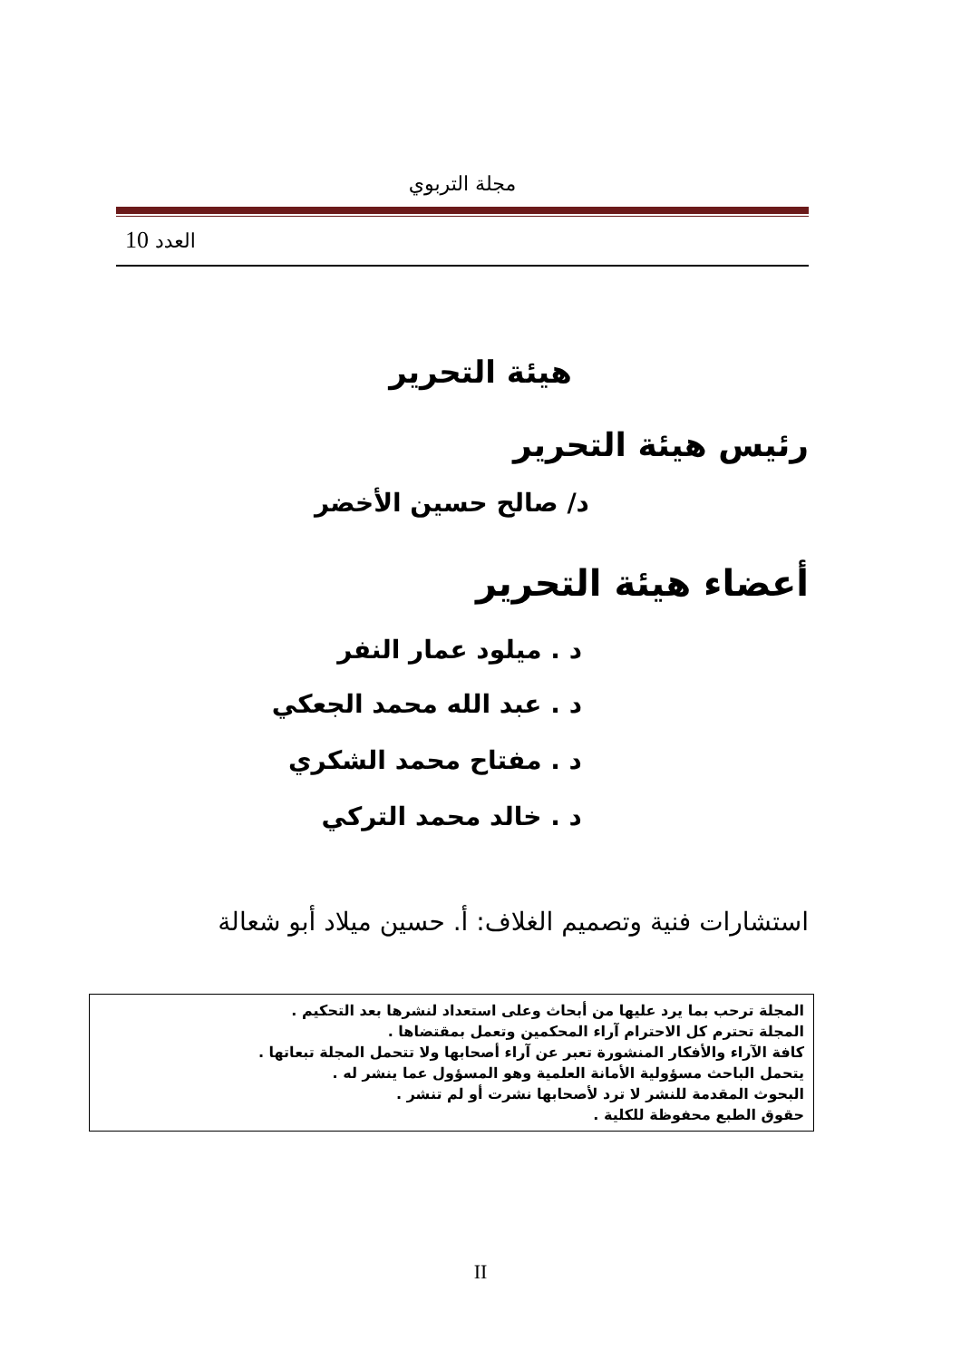مجلة التربوي
العدد 10
هيئة التحرير
رئيس هيئة التحرير
د/ صالح حسين الأخضر
أعضاء هيئة التحرير
د . ميلود عمار النفر
د . عبد الله محمد الجعكي
د . مفتاح محمد الشكري
د . خالد محمد التركي
استشارات فنية وتصميم الغلاف: أ. حسين ميلاد أبو شعالة
المجلة ترحب بما يرد عليها من أبحاث وعلى استعداد لنشرها بعد التحكيم .
المجلة تحترم كل الاحترام آراء المحكمين وتعمل بمقتضاها .
كافة الآراء والأفكار المنشورة تعبر عن آراء أصحابها ولا تتحمل المجلة تبعاتها .
يتحمل الباحث مسؤولية الأمانة العلمية وهو المسؤول عما ينشر له .
البحوث المقدمة للنشر لا ترد لأصحابها نشرت أو لم تنشر .
حقوق الطبع محفوظة للكلية .
II